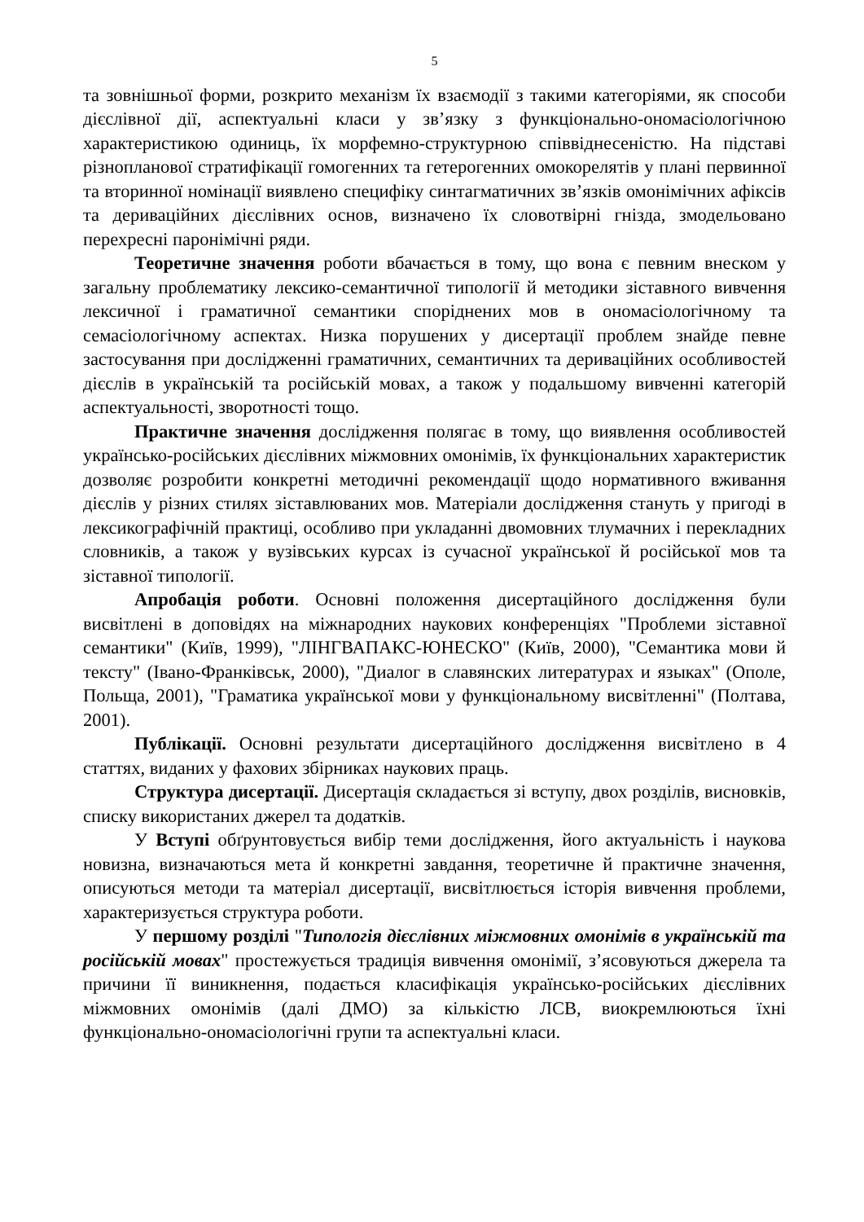5
та зовнішньої форми, розкрито механізм їх взаємодії з такими категоріями, як способи дієслівної дії, аспектуальні класи у зв’язку з функціонально-ономасіологічною характеристикою одиниць, їх морфемно-структурною співвіднесеністю. На підставі різнопланової стратифікації гомогенних та гетерогенних омокорелятів у плані первинної та вторинної номінації виявлено специфіку синтагматичних зв’язків омонімічних афіксів та дериваційних дієслівних основ, визначено їх словотвірні гнізда, змодельовано перехресні паронімічні ряди.
Теоретичне значення роботи вбачається в тому, що вона є певним внеском у загальну проблематику лексико-семантичної типології й методики зіставного вивчення лексичної і граматичної семантики споріднених мов в ономасіологічному та семасіологічному аспектах. Низка порушених у дисертації проблем знайде певне застосування при дослідженні граматичних, семантичних та дериваційних особливостей дієслів в українській та російській мовах, а також у подальшому вивченні категорій аспектуальності, зворотності тощо.
Практичне значення дослідження полягає в тому, що виявлення особливостей українсько-російських дієслівних міжмовних омонімів, їх функціональних характеристик дозволяє розробити конкретні методичні рекомендації щодо нормативного вживання дієслів у різних стилях зіставлюваних мов. Матеріали дослідження стануть у пригоді в лексикографічній практиці, особливо при укладанні двомовних тлумачних і перекладних словників, а також у вузівських курсах із сучасної української й російської мов та зіставної типології.
Апробація роботи. Основні положення дисертаційного дослідження були висвітлені в доповідях на міжнародних наукових конференціях "Проблеми зіставної семантики" (Київ, 1999), "ЛІНГВАПАКС-ЮНЕСКО" (Київ, 2000), "Семантика мови й тексту" (Івано-Франківськ, 2000), "Диалог в славянских литературах и языках" (Ополе, Польща, 2001), "Граматика української мови у функціональному висвітленні" (Полтава, 2001).
Публікації. Основні результати дисертаційного дослідження висвітлено в 4 статтях, виданих у фахових збірниках наукових праць.
Структура дисертації. Дисертація складається зі вступу, двох розділів, висновків, списку використаних джерел та додатків.
У Вступі обґрунтовується вибір теми дослідження, його актуальність і наукова новизна, визначаються мета й конкретні завдання, теоретичне й практичне значення, описуються методи та матеріал дисертації, висвітлюється історія вивчення проблеми, характеризується структура роботи.
У першому розділі "Типологія дієслівних міжмовних омонімів в українській та російській мовах" простежується традиція вивчення омонімії, з’ясовуються джерела та причини її виникнення, подається класифікація українсько-російських дієслівних міжмовних омонімів (далі ДМО) за кількістю ЛСВ, виокремлюються їхні функціонально-ономасіологічні групи та аспектуальні класи.